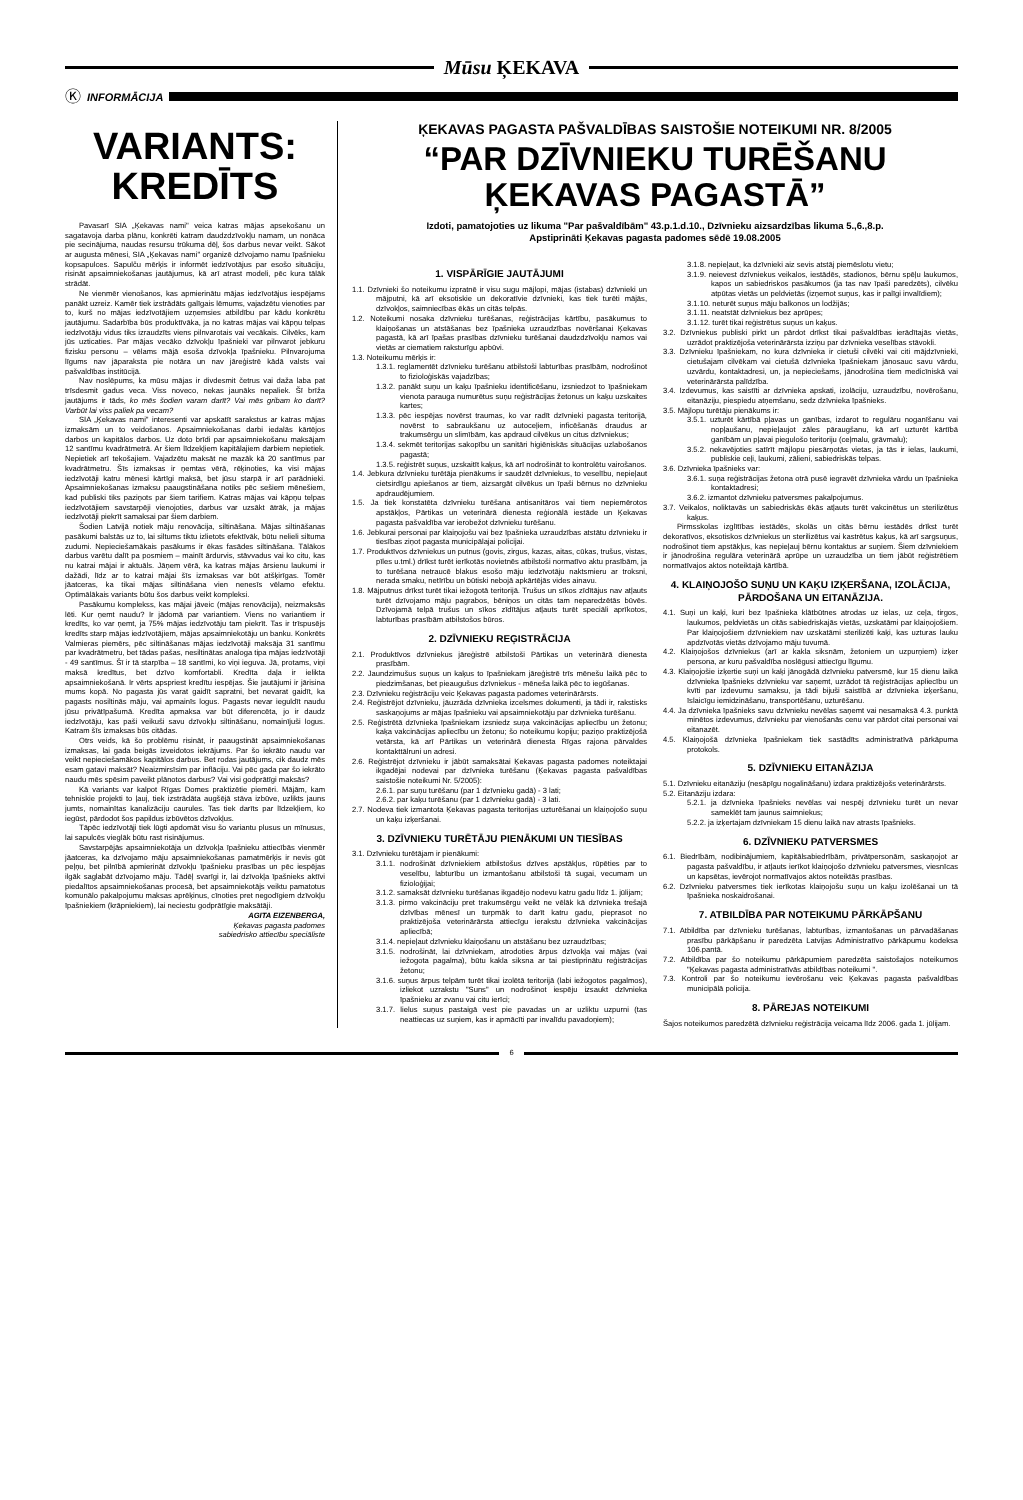Mūsu ĶEKAVA
Ⓚ INFORMĀCIJA
VARIANTS:
KREDĪTS
Pavasarī SIA „Ķekavas nami" veica katras mājas apsekošanu un sagatavoja darba plānu, konkrēti katram daudzdzīvokļu namam, un nonāca pie secinājuma, naudas resursu trūkuma dēļ, šos darbus nevar veikt. Sākot ar augusta mēnesi, SIA „Ķekavas nami" organizē dzīvojamo namu īpašnieku kopsapulces. Sapulču mērķis ir informēt iedzīvotājus par esošo situāciju, risināt apsaimniekošanas jautājumus, kā arī atrast modeli, pēc kura tālāk strādāt.
Ne vienmēr vienošanos, kas apmierinātu mājas iedzīvotājus iespējams panākt uzreiz. Kamēr tiek izstrādāts galīgais lēmums, vajadzētu vienoties par to, kurš no mājas iedzīvotājiem uzņemsies atbildību par kādu konkrētu jautājumu. Sadarbība būs produktīvāka, ja no katras mājas vai kāpņu telpas iedzīvotāju vidus tiks izraudzīts viens pilnvarotais vai vecākais. Cilvēks, kam jūs uzticaties. Par mājas vecāko dzīvokļu īpašnieki var pilnvarot jebkuru fizisku personu – vēlams mājā esoša dzīvokļa īpašnieku. Pilnvarojuma līgums nav jāparaksta pie notāra un nav jāreģistrē kādā valsts vai pašvaldības institūcijā.
Nav noslēpums, ka mūsu mājas ir divdesmit četrus vai daža laba pat trīsdesmit gadus veca. Viss noveco, nekas jaunāks nepaliek. Šī brīža jautājums ir tāds, ko mēs šodien varam darīt? Vai mēs gribam ko darīt? Varbūt lai viss paliek pa vecam?
SIA „Ķekavas nami" interesenti var apskatīt sarakstus ar katras mājas izmaksām un to veidošanos. Apsaimniekošanas darbi iedalās kārtējos darbos un kapitālos darbos. Uz doto brīdi par apsaimniekošanu maksājam 12 santīmu kvadrātmetrā. Ar šiem līdzekļiem kapitālajiem darbiem nepietiek. Nepietiek arī tekošajiem. Vajadzētu maksāt ne mazāk kā 20 santīmus par kvadrātmetru. Šīs izmaksas ir ņemtas vērā, rēķinoties, ka visi mājas iedzīvotāji katru mēnesi kārtīgi maksā, bet jūsu starpā ir arī parādnieki. Apsaimniekošanas izmaksu paaugstināšana notiks pēc sešiem mēnešiem, kad publiski tiks paziņots par šiem tarifiem. Katras mājas vai kāpņu telpas iedzīvotājiem savstarpēji vienojoties, darbus var uzsākt ātrāk, ja mājas iedzīvotāji piekrīt samaksai par šiem darbiem.
Šodien Latvijā notiek māju renovācija, siltināšana. Mājas siltināšanas pasākumi balstās uz to, lai siltums tiktu izlietots efektīvāk, būtu nelieli siltuma zudumi. Nepieciešamākais pasākums ir ēkas fasādes siltināšana. Tālākos darbus varētu dalīt pa posmiem – mainīt ārdurvis, stāvvadus vai ko citu, kas nu katrai mājai ir aktuāls. Jāņem vērā, ka katras mājas ārsienu laukumi ir dažādi, līdz ar to katrai mājai šīs izmaksas var būt atšķirīgas. Tomēr jāatceras, ka tikai mājas siltināšana vien nenesīs vēlamo efektu. Optimālākais variants būtu šos darbus veikt kompleksi.
Pasākumu komplekss, kas mājai jāveic (mājas renovācija), neizmaksās lēti. Kur ņemt naudu? Ir jādomā par variantiem. Viens no variantiem ir kredīts, ko var ņemt, ja 75% mājas iedzīvotāju tam piekrīt. Tas ir trīspusējs kredīts starp mājas iedzīvotājiem, mājas apsaimniekotāju un banku. Konkrēts Valmieras piemērs, pēc siltināšanas mājas iedzīvotāji maksāja 31 santīmu par kvadrātmetru, bet tādas pašas, nesiltinātas analoga tipa mājas iedzīvotāji - 49 santīmus. Šī ir tā starpība – 18 santīmi, ko viņi ieguva. Jā, protams, viņi maksā kredītus, bet dzīvo komfortabli. Kredīta daļa ir ielikta apsaimniekošanā. Ir vērts apspriest kredītu iespējas. Šie jautājumi ir jārisina mums kopā. No pagasta jūs varat gaidīt sapratni, bet nevarat gaidīt, ka pagasts nosiltinās māju, vai apmainīs logus. Pagasts nevar ieguldīt naudu jūsu privātīpašumā. Kredīta apmaksa var būt diferencēta, jo ir daudz iedzīvotāju, kas paši veikuši savu dzīvokļu siltināšanu, nomainījuši logus. Katram šīs izmaksas būs citādas.
Otrs veids, kā šo problēmu risināt, ir paaugstināt apsaimniekošanas izmaksas, lai gada beigās izveidotos iekrājums. Par šo iekrāto naudu var veikt nepieciešamākos kapitālos darbus. Bet rodas jautājums, cik daudz mēs esam gatavi maksāt? Neaizmirsīsim par inflāciju. Vai pēc gada par šo iekrāto naudu mēs spēsim paveikt plānotos darbus? Vai visi godprātīgi maksās?
Kā variants var kalpot Rīgas Domes praktizētie piemēri. Mājām, kam tehniskie projekti to ļauj, tiek izstrādāta augšējā stāva izbūve, uzlikts jauns jumts, nomainītas kanalizāciju caurules. Tas tiek darīts par līdzekļiem, ko iegūst, pārdodot šos papildus izbūvētos dzīvokļus.
Tāpēc iedzīvotāji tiek lūgti apdomāt visu šo variantu plusus un mīnusus, lai sapulcēs vieglāk būtu rast risinājumus.
Savstarpējās apsaimniekotāja un dzīvokļa īpašnieku attiecībās vienmēr jāatceras, ka dzīvojamo māju apsaimniekošanas pamatmērķis ir nevis gūt peļņu, bet pilnībā apmierināt dzīvokļu īpašnieku prasības un pēc iespējas ilgāk saglabāt dzīvojamo māju. Tādēļ svarīgi ir, lai dzīvokļa īpašnieks aktīvi piedalītos apsaimniekošanas procesā, bet apsaimniekotājs veiktu pamatotus komunālo pakalpojumu maksas aprēķinus, cīnoties pret negodīgiem dzīvokļu īpašniekiem (krāpniekiem), lai neciestu godprātīgie maksātāji.
AGITA EIZENBERGA,
Ķekavas pagasta padomes
sabiedrisko attiecību speciāliste
ĶEKAVAS PAGASTA PAŠVALDĪBAS SAISTOŠIE NOTEIKUMI NR. 8/2005
“PAR DZĪVNIEKU TURĒŠANU
ĶEKAVAS PAGASTĀ”
Izdoti, pamatojoties uz likuma "Par pašvaldībām" 43.p.1.d.10., Dzīvnieku aizsardzības likuma 5.,6.,8.p.
Apstiprināti Ķekavas pagasta padomes sēdē 19.08.2005
1. VISPĀRĪGIE JAUTĀJUMI
1.1. Dzīvnieki šo noteikumu izpratnē ir visu sugu mājlopi, mājas (istabas) dzīvnieki un mājputni, kā arī eksotiskie un dekoratīvie dzīvnieki, kas tiek turēti mājās, dzīvokļos, saimniecības ēkās un citās telpās.
1.2. Noteikumi nosaka dzīvnieku turēšanas, reģistrācijas kārtību, pasākumus to klaiņošanas un atstāšanas bez īpašnieka uzraudzības novēršanai Ķekavas pagastā, kā arī īpašas prasības dzīvnieku turēšanai daudzdzīvokļu namos vai vietās ar ciematiem raksturīgu apbūvi.
1.3. Noteikumu mērķis ir:
1.3.1. reglamentēt dzīvnieku turēšanu atbilstoši labturības prasībām, nodrošinot to fizioloģiskās vajadzības;
1.3.2. panākt suņu un kaķu īpašnieku identificēšanu, izsniedzot to īpašniekam vienota parauga numurētus suņu reģistrācijas žetonus un kaķu uzskaites kartes;
1.3.3. pēc iespējas novērst traumas, ko var radīt dzīvnieki pagasta teritorijā, novērst to sabraukšanu uz autoceļiem, inficēšanās draudus ar trakumsērgu un slimībām, kas apdraud cilvēkus un citus dzīvniekus;
1.3.4. sekmēt teritorijas sakopību un sanitāri higiēniskās situācijas uzlabošanos pagastā;
1.3.5. reģistrēt suņus, uzskaitīt kaķus, kā arī nodrošināt to kontrolētu vairošanos.
1.4. Jebkura dzīvnieku turētāja pienākums ir saudzēt dzīvniekus, to veselību, nepieļaut cietsirdīgu apiešanos ar tiem, aizsargāt cilvēkus un īpaši bērnus no dzīvnieku apdraudējumiem.
1.5. Ja tiek konstatēta dzīvnieku turēšana antisanitāros vai tiem nepiemērotos apstākļos, Pārtikas un veterinārā dienesta reģionālā iestāde un Ķekavas pagasta pašvaldība var ierobežot dzīvnieku turēšanu.
1.6. Jebkurai personai par klaiņojošu vai bez īpašnieka uzraudzības atstātu dzīvnieku ir tiesības ziņot pagasta municipālajai policijai.
1.7. Produktīvos dzīvniekus un putnus (govis, zirgus, kazas, aitas, cūkas, trušus, vistas, pīles u.tml.) drīkst turēt ierīkotās novietnēs atbilstoši normatīvo aktu prasībām, ja to turēšana netraucē blakus esošo māju iedzīvotāju naktsmieru ar troksni, nerada smaku, netīrību un būtiski nebojā apkārtējās vides ainavu.
1.8. Mājputnus drīkst turēt tikai iežogotā teritorijā. Trušus un sīkos zīdītājus nav atļauts turēt dzīvojamo māju pagrabos, bēniņos un citās tam neparedzētās būvēs. Dzīvojamā telpā trušus un sīkos zīdītājus atļauts turēt speciāli aprīkotos, labturības prasībām atbilstošos būros.
2. DZĪVNIEKU REĢISTRĀCIJA
2.1. Produktīvos dzīvniekus jāreģistrē atbilstoši Pārtikas un veterinārā dienesta prasībām.
2.2. Jaundzimušus suņus un kaķus to īpašniekam jāreģistrē trīs mēnešu laikā pēc to piedzimšanas, bet pieaugušus dzīvniekus - mēneša laikā pēc to iegūšanas.
2.3. Dzīvnieku reģistrāciju veic Ķekavas pagasta padomes veterinārārsts.
2.4. Reģistrējot dzīvnieku, jāuzrāda dzīvnieka izcelsmes dokumenti, ja tādi ir, rakstisks saskaņojums ar mājas īpašnieku vai apsaimniekotāju par dzīvnieka turēšanu.
2.5. Reģistrētā dzīvnieka īpašniekam izsniedz suņa vakcinācijas apliecību un žetonu; kaķa vakcinācijas apliecību un žetonu; šo noteikumu kopiju; paziņo praktizējošā vetārsta, kā arī Pārtikas un veterinārā dienesta Rīgas rajona pārvaldes kontakttālruni un adresi.
2.6. Reģistrējot dzīvnieku ir jābūt samaksātai Ķekavas pagasta padomes noteiktajai ikgadējai nodevai par dzīvnieka turēšanu (Ķekavas pagasta pašvaldības saistošie noteikumi Nr. 5/2005):
2.6.1. par suņu turēšanu (par 1 dzīvnieku gadā) - 3 lati;
2.6.2. par kaķu turēšanu (par 1 dzīvnieku gadā) - 3 lati.
2.7. Nodeva tiek izmantota Ķekavas pagasta teritorijas uzturēšanai un klaiņojošo suņu un kaķu izķeršanai.
3. DZĪVNIEKU TURĒTĀJU PIENĀKUMI UN TIESĪBAS
3.1. Dzīvnieku turētājam ir pienākumi:
3.1.1. nodrošināt dzīvniekiem atbilstošus dzīves apstākļus, rūpēties par to veselību, labturību un izmantošanu atbilstoši tā sugai, vecumam un fizioloģijai;
3.1.2. samaksāt dzīvnieku turēšanas ikgadējo nodevu katru gadu līdz 1. jūlijam;
3.1.3. pirmo vakcināciju pret trakumsērgu veikt ne vēlāk kā dzīvnieka trešajā dzīvības mēnesī un turpmāk to darīt katru gadu, pieprasot no praktizējoša veterinārārsta attiecīgu ierakstu dzīvnieka vakcinācijas apliecībā;
3.1.4. nepieļaut dzīvnieku klaiņošanu un atstāšanu bez uzraudzības;
3.1.5. nodrošināt, lai dzīvniekam, atrodoties ārpus dzīvokļa vai mājas (vai iežogota pagalma), būtu kakla siksna ar tai piestiprinātu reģistrācijas žetonu;
3.1.6. suņus ārpus telpām turēt tikai izolētā teritorijā (labi iežogotos pagalmos), izliekot uzrakstu ''Suns'' un nodrošinot iespēju izsaukt dzīvnieka īpašnieku ar zvanu vai citu ierīci;
3.1.7. lielus suņus pastaigā vest pie pavadas un ar uzliktu uzpurni (tas neattiecas uz suņiem, kas ir apmācīti par invalīdu pavadoņiem);
3.1.8. nepieļaut, ka dzīvnieki aiz sevis atstāj piemēslotu vietu;
3.1.9. neievest dzīvniekus veikalos, iestādēs, stadionos, bērnu spēļu laukumos, kapos un sabiedriskos pasākumos (ja tas nav īpaši paredzēts), cilvēku atpūtas vietās un peldvietās (izņemot suņus, kas ir palīgi invalīdiem);
3.1.10. neturēt suņus māju balkonos un lodžijās;
3.1.11. neatstāt dzīvniekus bez aprūpes;
3.1.12. turēt tikai reģistrētus suņus un kaķus.
3.2. Dzīvniekus publiski pirkt un pārdot drīkst tikai pašvaldības ierādītajās vietās, uzrādot praktizējoša veterinārārsta izziņu par dzīvnieka veselības stāvokli.
3.3. Dzīvnieku īpašniekam, no kura dzīvnieka ir cietuši cilvēki vai citi mājdzīvnieki, cietušajam cilvēkam vai cietušā dzīvnieka īpašniekam jānosauc savu vārdu, uzvārdu, kontaktadresi, un, ja nepieciešams, jānodrošina tiem medicīniskā vai veterinārārsta palīdzība.
3.4. Izdevumus, kas saistīti ar dzīvnieka apskati, izolāciju, uzraudzību, novērošanu, eitanāziju, piespiedu atņemšanu, sedz dzīvnieka īpašnieks.
3.5. Mājlopu turētāju pienākums ir:
3.5.1. uzturēt kārtībā pļavas un ganības, izdarot to regulāru noganīšanu vai nopļaušanu, nepieļaujot zāles pāraugšanu, kā arī uzturēt kārtībā ganībām un pļavai piegulošo teritoriju (ceļmalu, grāvmalu);
3.5.2. nekavējoties satīrīt mājlopu piesārņotās vietas, ja tās ir ielas, laukumi, publiskie ceļi, laukumi, zālieni, sabiedriskās telpas.
3.6. Dzīvnieka īpašnieks var:
3.6.1. suņa reģistrācijas žetona otrā pusē iegravēt dzīvnieka vārdu un īpašnieka kontaktadresi;
3.6.2. izmantot dzīvnieku patversmes pakalpojumus.
3.7. Veikalos, noliktavās un sabiedriskās ēkās atļauts turēt vakcinētus un sterilizētus kaķus.
Pirmsskolas izglītības iestādēs, skolās un citās bērnu iestādēs drīkst turēt dekoratīvos, eksotiskos dzīvniekus un sterilizētus vai kastrētus kaķus, kā arī sargsuņus, nodrošinot tiem apstākļus, kas nepieļauj bērnu kontaktus ar suņiem. Šiem dzīvniekiem ir jānodrošina regulāra veterinārā aprūpe un uzraudzība un tiem jābūt reģistrētiem normatīvajos aktos noteiktajā kārtībā.
4. KLAIŅOJOŠO SUŅU UN KAĶU IZĶERŠANA, IZOLĀCIJA, PĀRDOŠANA UN EITANĀZIJA.
4.1. Suņi un kaķi, kuri bez īpašnieka klātbūtnes atrodas uz ielas, uz ceļa, tirgos, laukumos, peldvietās un citās sabiedriskajās vietās, uzskatāmi par klaiņojošiem. Par klaiņojošiem dzīvniekiem nav uzskatāmi sterilizēti kaķi, kas uzturas lauku apdzīvotās vietās dzīvojamo māju tuvumā.
4.2. Klaiņojošos dzīvniekus (arī ar kakla siksnām, žetoniem un uzpurņiem) izķer persona, ar kuru pašvaldība noslēgusi attiecīgu līgumu.
4.3. Klaiņojošie izķertie suņi un kaķi jānogādā dzīvnieku patversmē, kur 15 dienu laikā dzīvnieka īpašnieks dzīvnieku var saņemt, uzrādot tā reģistrācijas apliecību un kvīti par izdevumu samaksu, ja tādi bijuši saistībā ar dzīvnieka izķeršanu, īslaicīgu iemidzināšanu, transportēšanu, uzturēšanu.
4.4. Ja dzīvnieka īpašnieks savu dzīvnieku nevēlas saņemt vai nesamaksā 4.3. punktā minētos izdevumus, dzīvnieku par vienošanās cenu var pārdot citai personai vai eitanazēt.
4.5. Klaiņojošā dzīvnieka īpašniekam tiek sastādīts administratīvā pārkāpuma protokols.
5. DZĪVNIEKU EITANĀZIJA
5.1. Dzīvnieku eitanāziju (nesāpīgu nogalināšanu) izdara praktizējošs veterinārārsts.
5.2. Eitanāziju izdara:
5.2.1. ja dzīvnieka īpašnieks nevēlas vai nespēj dzīvnieku turēt un nevar sameklēt tam jaunus saimniekus;
5.2.2. ja izķertajam dzīvniekam 15 dienu laikā nav atrasts īpašnieks.
6. DZĪVNIEKU PATVERSMES
6.1. Biedrībām, nodibinājumiem, kapitālsabiedrībām, privātpersonām, saskaņojot ar pagasta pašvaldību, ir atļauts ierīkot klaiņojošo dzīvnieku patversmes, viesnīcas un kapsētas, ievērojot normatīvajos aktos noteiktās prasības.
6.2. Dzīvnieku patversmes tiek ierīkotas klaiņojošu suņu un kaķu izolēšanai un tā īpašnieka noskaidrošanai.
7. ATBILDĪBA PAR NOTEIKUMU PĀRKĀPŠANU
7.1. Atbildība par dzīvnieku turēšanas, labturības, izmantošanas un pārvadāšanas prasību pārkāpšanu ir paredzēta Latvijas Administratīvo pārkāpumu kodeksa 106.pantā.
7.2. Atbildība par šo noteikumu pārkāpumiem paredzēta saistošajos noteikumos "Ķekavas pagasta administratīvās atbildības noteikumi ".
7.3. Kontroli par šo noteikumu ievērošanu veic Ķekavas pagasta pašvaldības municipālā policija.
8. PĀREJAS NOTEIKUMI
Šajos noteikumos paredzētā dzīvnieku reģistrācija veicama līdz 2006. gada 1. jūlijam.
6